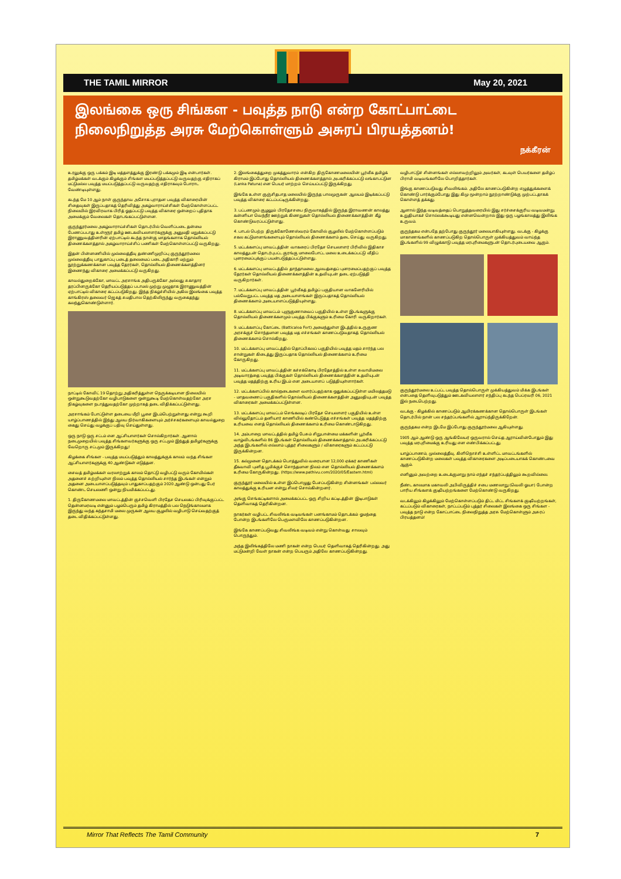THE TAMIL MIRROR May 20, 2021
இலங்கை ஒரு சிங்கள - பவுத்த நாடு என்ற கோட்பாட்டை நிலைநிறுத்த அரசு மேற்கொள்ளும் அசுரப் பிரயத்தனம்!
நக்கீரன்
உரலுக்கு ஒரு பக்கம் இடி மத்தளத்துக்கு இரண்டு பக்கமும் இடி என்பார்கள். தமிழ்மக்கள் வடக்கும் கிழக்கும் சிங்கள மயப்படுத்தப்பட்டு வருவதற்கு எதிராகப் மட்டுமல்ல பவுத்த மயப்படுத்தப்பட்டு வருவதற்கு எதிராகவும் போராட வேண்டியுள்ளது.
கடந்த மே 10 ஆம் நாள் குருந்தாவ அசோக புராதன பவுத்த விகாரையின் சிதைவுகள் இருப்பதாகத் தெரிவித்து அகழ்வாராய்ச்சிகள் மேற்கொள்ளப்பட்ட நிலையில் இரவிரவாக பிரித் ஓதப்பட்டு பவுத்த விகாரை ஒன்றைப் புதிதாக அமைக்கும் வேலைகள் தொடங்கப்பட்டுள்ளன.
குருந்தூர்மலை அகழ்வாராய்ச்சிகள் தொடர்பில் வெளிப்படை தன்மை பேணப்படாது உள்ளூர் தமிழ் ஊடகவியலாளர்களுக்கு அனுமதி மறுக்கப்பட்டு இராணுவத்தினரின் ஏற்பாட்டில் கடந்த நான்கு மாதங்களாக தொல்லியல் திணைக்களத்தால் அகழ்வாராய்ச்சிப் பணிகள் மேற்கொள்ளப்பட்டு வருகிறது.
இதன் பின்னணியில் முல்லைத்தீவு தண்ணிமுறிப்பு குருந்தூர்மலை முல்லைத்தீவு பாதுகாப்பு படைத் தலைமைப் படை அதிகாரி மற்றும் நூற்றுக்கணக்கான பவுத்த தேரர்கள், தொல்லியல் திணைக்களத்தினர் இணைந்து விகாரை அமைக்கப்பட்டு வருகிறது.
காவல்துறைக்கோ, மாவட்ட அரசாங்க அதிபருக்கோ அல்லது சுகாதார தரப்பினருக்கோ தெரியப்படுத்தப் படாமல் முற்று முழுதாக இராணுவத்தின் ஏற்பாட்டில் விகாரை கட்டப்படுகிறது. இந்த நிகழ்ச்சியில் அகில இலங்கை பவுத்த காங்கிரஸ் தலைவர் ஜெகத் சுமதிபால தெற்கிலிருந்து வருகைதந்து கலந்துகொண்டுள்ளார்.
நாட்டில் கோவிட் 19 தொற்று அதிகரித்துள்ள நெருக்கடியான நிலையில் ஒன்றுகூடுவதற்கோ வழிபாடுகளை ஒன்றுகூடி மேற்கொள்வதற்கோ அரச நிகழ்வுகளை நடாத்துவதற்கோ முற்றாகத் தடை விதிக்கப்பட்டுள்ளது.
அரசாங்கம் போட்டுள்ள தடையை மீறி பூசை இடம்பெற்றுள்ளது என்று கூறி யாழ்ப்பாணத்தில் இந்து ஆலய நிர்வாகிகளையும் அர்ச்சகர்களையும் காவல்துறை கைது செய்து வழக்குப் பதிவு செய்துள்ளது.
ஒரு நாடு ஒரு சட்டம் என ஆட்சியாளர்கள் சொல்கிறார்கள். ஆனால் நடைமுறையில் பவுத்த சிங்களவர்களுக்கு ஒரு சட்டமும் இந்துத் தமிழர்களுக்கு வேறொரு சட்டமும் இருக்கிறது!
கிழக்கை சிங்கள - பவுத்த மயப்படுத்தும் காலத்துக்குக் காலம் வந்த சிங்கள ஆட்சியாளர்களுக்கு 40 ஆண்டுகள் எடுத்தன.
சைவத் தமிழ்மக்கள் வரலாற்றுக் காலம் தொட்டு வழிபட்டு வரும் கோயில்கள் அதனைச் சுற்றியுள்ள நிலம் பவுத்த தொல்லியல் சார்ந்த இடங்கள் என்றும் அதனை அடையாளப்படுத்தவும் பாதுகாப்பதற்கும் 2020 ஆண்டு ஒன்பது பேர் கொண்ட செயலணி ஒன்று நியமிக்கப்பட்டது.
1. திருகோணமலை மாவட்டத்தின் குச்சவெளி பிரதேச செயலகப் பிரிவுக்குட்பட்ட தென்னமரவடி என்னும் பழம்பெரும் தமிழ் கிராமத்தில் பல நெடுங்காலமாக இருந்து வந்த கந்தசாமி மலை முருகன் ஆலய சூழலில் வழிபாடு செய்வதற்குத் தடை விதிக்கப்பட்டுள்ளது.
2. இலங்கைத்துறை முகத்துவாரம் என்கிற திருகோணமலையின் பூர்வீக தமிழ்க் கிராமம் இப்போது தொல்லியல் திணைக்களத்தால் அபகரிக்கப்பட்டு லங்காபட்டுன (Lanka Patuna) என பெயர் மாற்றம் செய்யப்பட்டு இருக்கிறது.
இங்கே உள்ள குஞ்சிதபாத மலையில் இருந்த பாலமுருகன் ஆலயம் இடிக்கப்பட்டு பவுத்த விகாரை கட்டப்பட்டிருக்கின்றது.
3. பட்டணமும் சூழலும் பிரதேசசபை நிருவாகத்தில் இருந்த இராவணன் காலத்து கன்னியா வெந்நீர் ஊற்றுக் கிணறுகள் தொல்லியல் திணைக்களத்தின் கீழ் கொண்டுவரப்பட்டுள்ளது.
4. பாடல் பெற்ற திருக்கோணேஸ்வரம் கோவில் சூழலில் மேற்கொள்ளப்படும் சகல கட்டுமானங்களையும் தொல்லியல் திணைக்களம் தடை செய்து வருகிறது.
5. மட்டக்களப்பு மாவட்டத்தின் வாகரைப் பிரதேச செயலாளர் பிரிவில் இதிகாச காலத்துடன் தொடர்புபட்ட குரங்கு மாலைபோட்ட மலை உடைக்கப்பட்டு வீதிப் புனரமைப்புக்குப் பயன்படுத்தப்பட்டுள்ளது.
6. மட்டக்களப்பு மாவட்டத்தில் தாந்தாமலை ஆலயத்தைப் புனரமைப்பதற்குப் பவுத்த தேரர்கள் தொல்லியல் திணைக்களத்தின் உதவியுடன் தடை ஏற்படுத்தி வருகிறார்கள்.
7. மட்டக்களப்பு மாவட்டத்தின் பூர்வீகத் தமிழ்ப் பகுதியான வாகனேரியில் பல்வேறுபட்ட பவுத்த மத அடையாளங்கள் இருப்பதாகத் தொல்லியல் திணைக்களம் அடையாளப்படுத்தியுள்ளது.
8. மட்டக்களப்பு மாவட்டம் புளுகுணாவைப் பகுதியில் உள்ள இடங்களுக்கு தொல்லியல் திணைக்களமும் பவுத்த பிக்குகளும் உரிமை கோரி வருகிறார்கள்.
9. மட்டக்களப்பு கோட்டை (Batticaloa Fort) அமைந்துள்ள இடத்தில் உருகுண அரசக்குச் சொந்தமான பவுத்த மத எச்சங்கள் காணப்படுவதாகத் தொல்லியல் திணைக்களம் சொல்கிறது.
10. மட்டக்களப்பு மாவட்டத்தில் தொப்பிகலப் பகுதியில் பவுத்த மதம் சார்ந்த பல சான்றுகள் கிடைத்து இருப்பதாக தொல்லியல் திணைக்களம் உரிமை கோருகிறது.
11. மட்டக்களப்பு மாவட்டத்தின் கச்சக்கொடி பிரதேசத்தில் உள்ள சுவாமிமலை அடிவாரத்தை பவுத்த பிக்குகள் தொல்லியல் திணைக்களத்தின் உதவியுடன் பவுத்த மதத்திற்கு உரிய இடம் என அடையாளப் படுத்தியுள்ளார்கள்.
12. மட்டக்களப்பில் கால்நடைகளை வளர்ப்பதற்காக ஒதுக்கப்பட்டுள்ள மயிலத்தமடு - மாதவணைப் பகுதிகளில் தொல்லியல் திணைக்களத்தின் அனுமதியுடன் பவுத்த விகாரைகள் அமைக்கப்பட்டுள்ளன.
13. மட்டக்களப்பு மாவட்டம் செங்கலடிப் பிரதேச செயலாளர் பகுதியில் உள்ள வில்லுதோட்டம் தனியார் காணியில் கண்டெடுத்த எச்சங்கள் பவுத்த மதத்திற்கு உரியவை எனத் தொல்லியல் திணைக்களம் உரிமை கொண்டாடுகிறது.
14. அம்பாறை மாவட்டத்தில் தமிழ் பேசும் சிறுபான்மை மக்களின் பூர்வீக வாழ்விடங்களில் 86 இடங்கள் தொல்லியல் திணைக்களத்தால் அபகரிக்கப்பட்டு அந்த இடங்களில் எல்லாம் புத்தர் சிலைகளும் / விகாரைகளும் கட்டப்பட்டு இருக்கின்றன.
15. கல்முனை தொடக்கம் பொத்துவில் வரையான 12,000 ஏக்கர் காணிகள் தீகவாவி புனித பூமிக்குச் சொந்தமான நிலம் என தொல்லியல் திணைக்களம் உரிமை கோருகின்றது. (https://www.pathivu.com/2020/05/Eastern.html)
குருந்தூர் மலையில் உள்ள இப்பொழுது பேசப்படுகின்ற சின்னங்கள் பல்லவர் காலத்துக்கு உரியன என்று சிலர் சொல்கின்றனர்.
அங்கு செங்கட்டிகளால் அமைக்கப்பட்ட ஒரு சிறிய கட்டிடத்தின் இடிபாடுகள் தெளிவாகத் தெரிகின்றன.
நாகர்கள் வழிபட்ட சிவலிங்க வடிவங்கள் பனங்காமம் தொடக்கம் ஓமந்தை போன்ற இடங்களிலே பெருமளவிலே காணப்படுகின்றன.
இங்கே காணப்படுவது சிவலிங்க வடிவம் என்று கொள்வது சாலவும் பொருந்தும்.
அந்த இலிங்கத்திலே மணி நாகன் என்ற பெயர் தெளிவாகத் தெரிகின்றது. அது மட்டுமன்றி வேள் நாகன் என்ற பெயரும் அதிலே காணப்படுகின்றது.
வழிபாட்டுச் சின்னங்கள் எல்லாவற்றிலும் அவர்கள், கடவுள் பெயர்களை தமிழ்ப் பிராமி வடிவங்களிலே பொறித்தார்கள்.
இங்கு காணப்படுவது சிவலிங்கம். அதிலே காணப்படுகின்ற எழுத்துக்களைக் கொண்டு பார்க்கும்போது இது கிமு மூன்றாம் நூற்றாண்டுக்கு முற்பட்டதாகக் கொள்ளத் தக்கது.
ஆனால் இந்த வடிவத்தைப் பொறுத்தவரையில் இது சர்ச்சைக்குரிய வடிவமன்று. உறுதியாகச் சொல்லக்கூடியது என்னவென்றால் இது ஒரு பழங்காலத்து இலிங்க உருவம்.
குருந்தகம என்பதே தற்போது குருந்தூர் மலையாகியுள்ளது. வடக்கு - கிழக்கு மாகாணங்களில் காணப்படுகிற தொல்பொருள் முக்கியத்துவம் வாய்ந்த இடங்களில் 99 விழுக்காடு பவுத்த மரபுரிமைகளுடன் தொடர்புடையவை ஆகும்.
குருந்தூர்மலை உட்பட்ட பவுத்த தொல்பொருள் முக்கியத்துவம் மிக்க இடங்கள் என்பதை தெளிவுபடுத்தும் ஊடகவியலாளர் சந்திப்பு கடந்த பெப்ரவரி 06, 2021 இல் நடைபெற்றது.
வடக்கு - கிழக்கில் காணப்படும் ஆயிரக்கணக்கான தொல்பொருள் இடங்கள் தொடர்பில் நான் பல சந்தர்ப்பங்களில் ஆராய்ந்திருக்கிறேன்.
குருந்தகம என்ற இடமே இப்போது குருந்தூர்மலை ஆகியுள்ளது.
1905 ஆம் ஆண்டு ஒரு ஆங்கிலேயர் ஒருவரால் செய்த ஆராய்வின்போதும் இது பவுத்த மரபுரிமைக்கு உரியது என எண்பிக்கப்பட்டது.
யாழ்ப்பாணம், முல்லைத்தீவு, கிளிநொச்சி உள்ளிட்ட மாவட்டங்களில் காணப்படுகின்ற மலைகள் பவுத்த விகாரைகளை அடிப்படையாகக் கொண்டவை ஆகும்.
எனினும் அவற்றை உடைக்குமாறு நாம் எந்தச் சந்தர்ப்பத்திலும் கூறவில்லை.
நீண்ட காலமாக மகாவலி அபிவிருத்திச் சபை மணலாறு (வெலி ஓயா) போன்ற பாரிய சிங்களக் குடியேற்றங்களை மேற்கொண்டு வருகிறது.
வடக்கிலும் கிழக்கிலும் மேற்கொள்ளப்படும் திட்ட மிட்ட சிங்களக் குடியேற்றங்கள், கட்டப்படும் விகாரைகள், நாட்டப்படும் புத்தர் சிலைகள் இலங்கை ஒரு சிங்கள - பவுத்த நாடு என்ற கோட்பாட்டை நிலைநிறுத்த அரசு மேற்கொள்ளும் அசுரப் பிரயத்தனம்!
Mirror That Reflects The Tamil Community 7